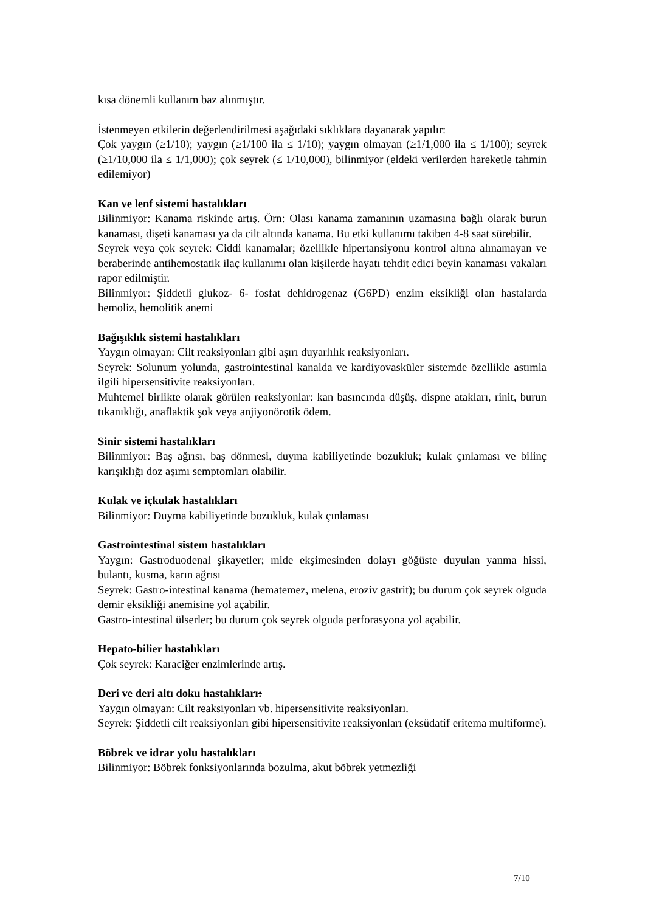kısa dönemli kullanım baz alınmıştır.
İstenmeyen etkilerin değerlendirilmesi aşağıdaki sıklıklara dayanarak yapılır:
Çok yaygın (≥1/10); yaygın (≥1/100 ila ≤ 1/10); yaygın olmayan (≥1/1,000 ila ≤ 1/100); seyrek (≥1/10,000 ila ≤ 1/1,000); çok seyrek (≤ 1/10,000), bilinmiyor (eldeki verilerden hareketle tahmin edilemiyor)
Kan ve lenf sistemi hastalıkları
Bilinmiyor: Kanama riskinde artış. Örn: Olası kanama zamanının uzamasına bağlı olarak burun kanaması, dişeti kanaması ya da cilt altında kanama. Bu etki kullanımı takiben 4-8 saat sürebilir.
Seyrek veya çok seyrek: Ciddi kanamalar; özellikle hipertansiyonu kontrol altına alınamayan ve beraberinde antihemostatik ilaç kullanımı olan kişilerde hayatı tehdit edici beyin kanaması vakaları rapor edilmiştir.
Bilinmiyor: Şiddetli glukoz- 6- fosfat dehidrogenaz (G6PD) enzim eksikliği olan hastalarda hemoliz, hemolitik anemi
Bağışıklık sistemi hastalıkları
Yaygın olmayan: Cilt reaksiyonları gibi aşırı duyarlılık reaksiyonları.
Seyrek: Solunum yolunda, gastrointestinal kanalda ve kardiyovasküler sistemde özellikle astımla ilgili hipersensitivite reaksiyonları.
Muhtemel birlikte olarak görülen reaksiyonlar: kan basıncında düşüş, dispne atakları, rinit, burun tıkanıklığı, anaflaktik şok veya anjiyonörotik ödem.
Sinir sistemi hastalıkları
Bilinmiyor: Baş ağrısı, baş dönmesi, duyma kabiliyetinde bozukluk; kulak çınlaması ve bilinç karışıklığı doz aşımı semptomları olabilir.
Kulak ve içkulak hastalıkları
Bilinmiyor: Duyma kabiliyetinde bozukluk, kulak çınlaması
Gastrointestinal sistem hastalıkları
Yaygın: Gastroduodenal şikayetler; mide ekşimesinden dolayı göğüste duyulan yanma hissi, bulantı, kusma, karın ağrısı
Seyrek: Gastro-intestinal kanama (hematemez, melena, eroziv gastrit); bu durum çok seyrek olguda demir eksikliği anemisine yol açabilir.
Gastro-intestinal ülserler; bu durum çok seyrek olguda perforasyona yol açabilir.
Hepato-bilier hastalıkları
Çok seyrek: Karaciğer enzimlerinde artış.
Deri ve deri altı doku hastalıkları:
Yaygın olmayan: Cilt reaksiyonları vb. hipersensitivite reaksiyonları.
Seyrek: Şiddetli cilt reaksiyonları gibi hipersensitivite reaksiyonları (eksüdatif eritema multiforme).
Böbrek ve idrar yolu hastalıkları
Bilinmiyor: Böbrek fonksiyonlarında bozulma, akut böbrek yetmezliği
7/10